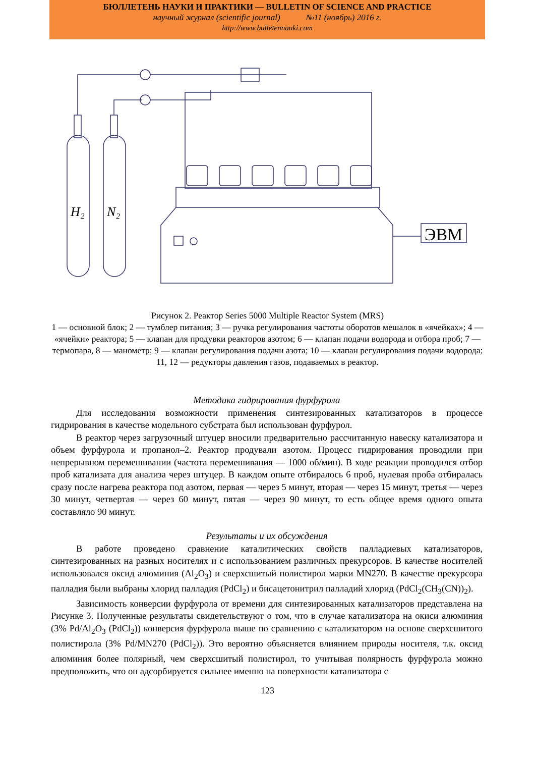БЮЛЛЕТЕНЬ НАУКИ И ПРАКТИКИ — BULLETIN OF SCIENCE AND PRACTICE
научный журнал (scientific journal) №11 (ноябрь) 2016 г.
http://www.bulletennauki.com
H₂
N₂
ЭВМ
Рисунок 2. Реактор Series 5000 Multiple Reactor System (MRS)
1 — основной блок; 2 — тумблер питания; 3 — ручка регулирования частоты оборотов мешалок в «ячейках»; 4 — «ячейки» реактора; 5 — клапан для продувки реакторов азотом; 6 — клапан подачи водорода и отбора проб; 7 — термопара, 8 — манометр; 9 — клапан регулирования подачи азота; 10 — клапан регулирования подачи водорода; 11, 12 — редукторы давления газов, подаваемых в реактор.
Методика гидрирования фурфурола
Для исследования возможности применения синтезированных катализаторов в процессе гидрирования в качестве модельного субстрата был использован фурфурол.
В реактор через загрузочный штуцер вносили предварительно рассчитанную навеску катализатора и объем фурфурола и пропанол–2. Реактор продували азотом. Процесс гидрирования проводили при непрерывном перемешивании (частота перемешивания — 1000 об/мин). В ходе реакции проводился отбор проб катализата для анализа через штуцер. В каждом опыте отбиралось 6 проб, нулевая проба отбиралась сразу после нагрева реактора под азотом, первая — через 5 минут, вторая — через 15 минут, третья — через 30 минут, четвертая — через 60 минут, пятая — через 90 минут, то есть общее время одного опыта составляло 90 минут.
Результаты и их обсуждения
В работе проведено сравнение каталитических свойств палладиевых катализаторов, синтезированных на разных носителях и с использованием различных прекурсоров. В качестве носителей использовался оксид алюминия (Al<sub>2</sub>O<sub>3</sub>) и сверхсшитый полистирол марки MN270. В качестве прекурсора палладия были выбраны хлорид палладия (PdCl<sub>2</sub>) и бисацетонитрил палладий хлорид (PdCl<sub>2</sub>(CH<sub>3</sub>(CN))<sub>2</sub>).
Зависимость конверсии фурфурола от времени для синтезированных катализаторов представлена на Рисунке 3. Полученные результаты свидетельствуют о том, что в случае катализатора на окиси алюминия (3% Pd/Al<sub>2</sub>O<sub>3</sub> (PdCl<sub>2</sub>)) конверсия фурфурола выше по сравнению с катализатором на основе сверхсшитого полистирола (3% Pd/MN270 (PdCl<sub>2</sub>)). Это вероятно объясняется влиянием природы носителя, т.к. оксид алюминия более полярный, чем сверхсшитый полистирол, то учитывая полярность фурфурола можно предположить, что он адсорбируется сильнее именно на поверхности катализатора с
123